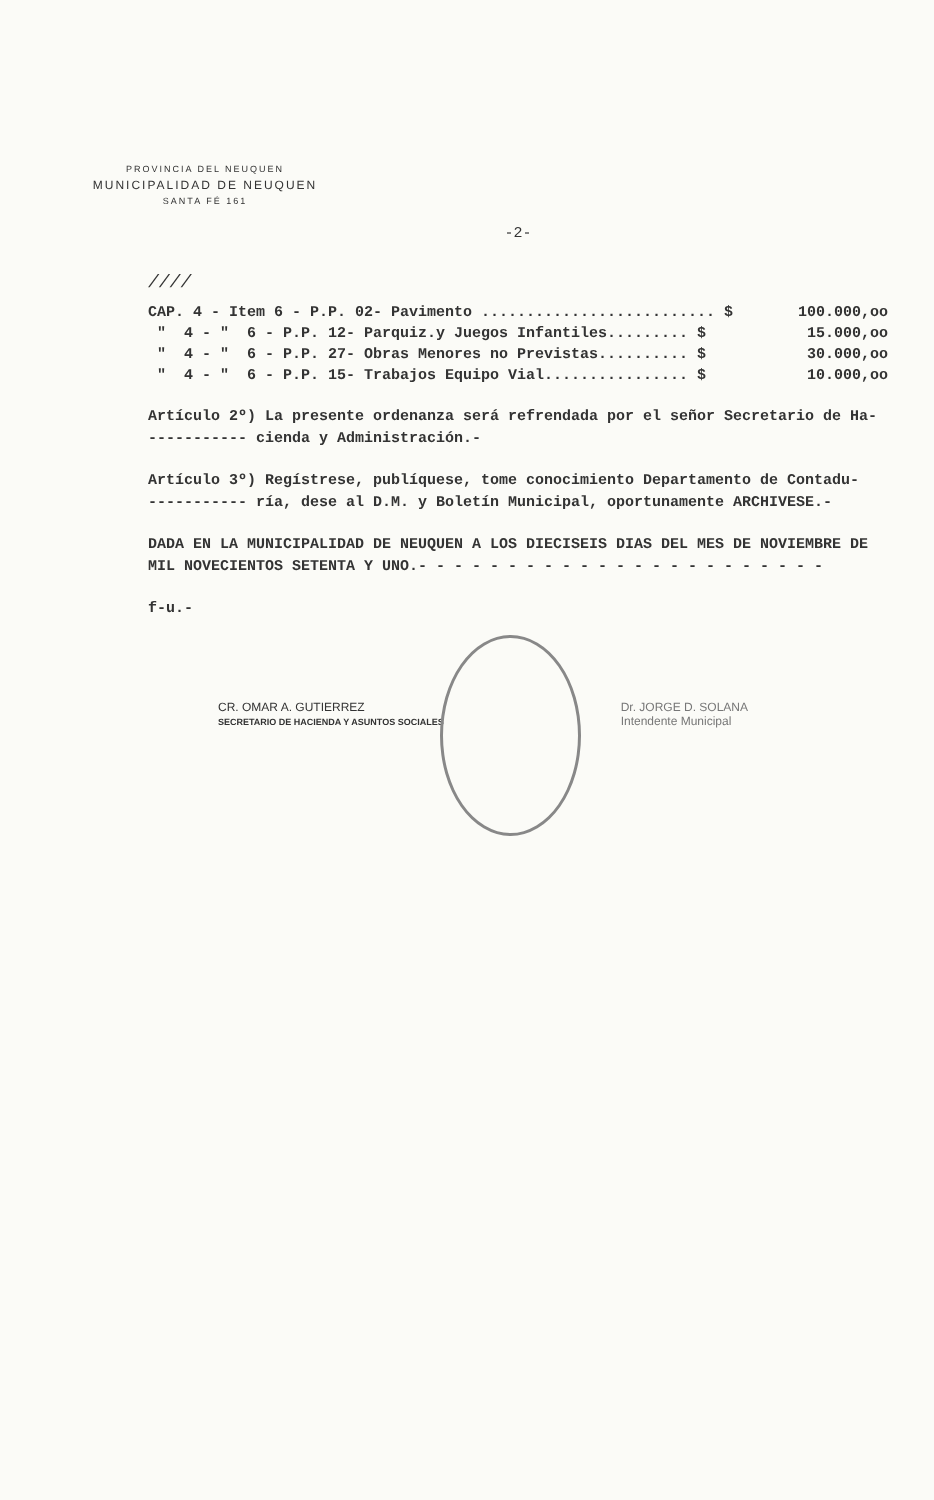PROVINCIA DEL NEUQUEN
MUNICIPALIDAD DE NEUQUEN
SANTA FÉ 161
-2-
////
| CAP. 4 - Item 6 - P.P. 02- Pavimento .......................... $ | 100.000,oo |
| " 4 - " 6 - P.P. 12- Parquiz.y Juegos Infantiles......... $ | 15.000,oo |
| " 4 - " 6 - P.P. 27- Obras Menores no Previstas.......... $ | 30.000,oo |
| " 4 - " 6 - P.P. 15- Trabajos Equipo Vial................ $ | 10.000,oo |
Artículo 2º) La presente ordenanza será refrendada por el señor Secretario de Ha-
----------- cienda y Administración.-
Artículo 3º) Regístrese, publíquese, tome conocimiento Departamento de Contadu-
----------- ría, dese al D.M. y Boletín Municipal, oportunamente ARCHIVESE.-
DADA EN LA MUNICIPALIDAD DE NEUQUEN A LOS DIECISEIS DIAS DEL MES DE NOVIEMBRE DE
MIL NOVECIENTOS SETENTA Y UNO.- - - - - - - - - - - - - - - - - - - - - - -
f-u.-
CR. OMAR A. GUTIERREZ
SECRETARIO DE HACIENDA Y ASUNTOS SOCIALES
Dr. JORGE D. SOLANA
Intendente Municipal